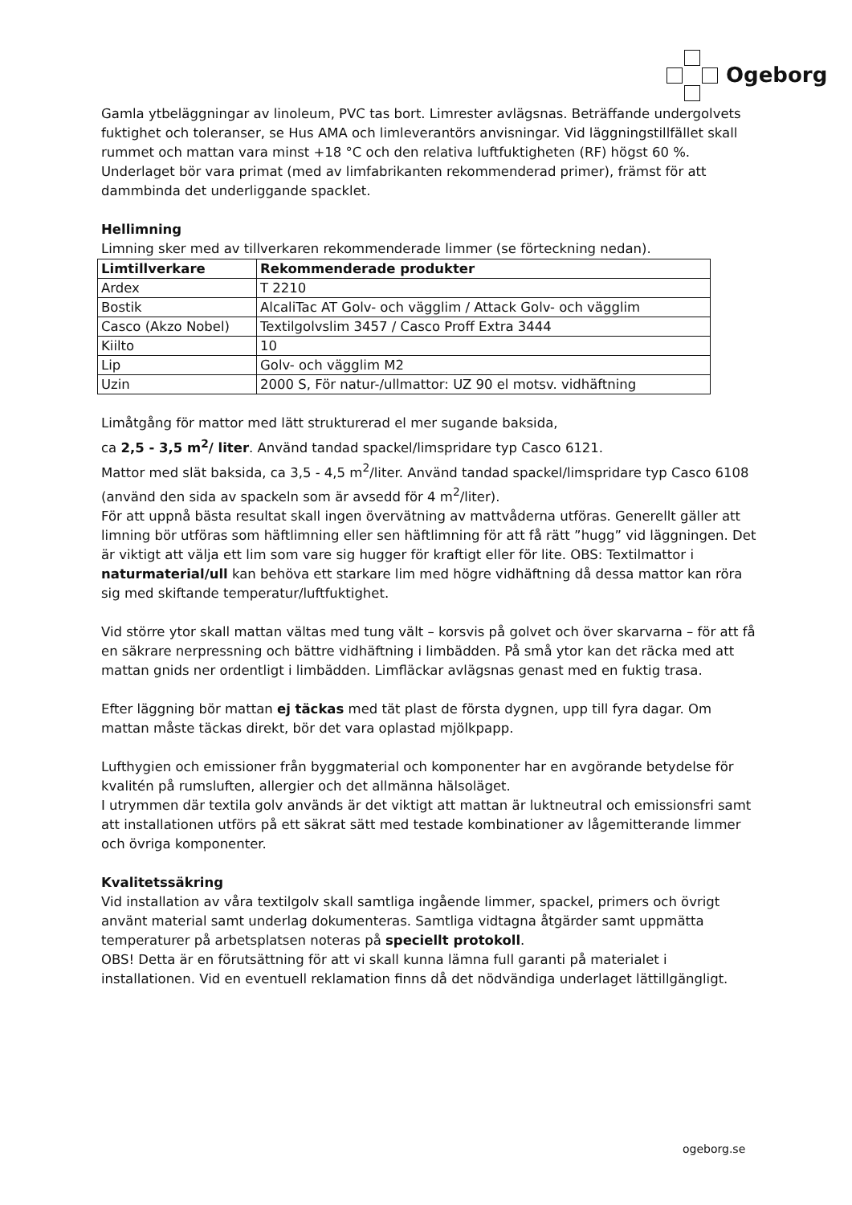Ogeborg
Gamla ytbeläggningar av linoleum, PVC tas bort. Limrester avlägsnas. Beträffande undergolvets fuktighet och toleranser, se Hus AMA och limleverantörs anvisningar. Vid läggningstillfället skall rummet och mattan vara minst +18 °C och den relativa luftfuktigheten (RF) högst 60 %.
Underlaget bör vara primat (med av limfabrikanten rekommenderad primer), främst för att dammbinda det underliggande spacklet.
Hellimning
Limning sker med av tillverkaren rekommenderade limmer (se förteckning nedan).
| Limtillverkare | Rekommenderade produkter |
| --- | --- |
| Ardex | T 2210 |
| Bostik | AlcaliTac AT Golv- och vägglim / Attack Golv- och vägglim |
| Casco (Akzo Nobel) | Textilgolvslim 3457 / Casco Proff Extra 3444 |
| Kiilto | 10 |
| Lip | Golv- och vägglim M2 |
| Uzin | 2000 S, För natur-/ullmattor: UZ 90 el motsv. vidhäftning |
Limåtgång för mattor med lätt strukturerad el mer sugande baksida,
ca 2,5 - 3,5 m<sup>2</sup>/ liter. Använd tandad spackel/limspridare typ Casco 6121.
Mattor med slät baksida, ca 3,5 - 4,5 m<sup>2</sup>/liter. Använd tandad spackel/limspridare typ Casco 6108 (använd den sida av spackeln som är avsedd för 4 m<sup>2</sup>/liter).
För att uppnå bästa resultat skall ingen övervätning av mattvåderna utföras. Generellt gäller att limning bör utföras som häftlimning eller sen häftlimning för att få rätt ”hugg” vid läggningen. Det är viktigt att välja ett lim som vare sig hugger för kraftigt eller för lite. OBS: Textilmattor i naturmaterial/ull kan behöva ett starkare lim med högre vidhäftning då dessa mattor kan röra sig med skiftande temperatur/luftfuktighet.
Vid större ytor skall mattan vältas med tung vält – korsvis på golvet och över skarvarna – för att få en säkrare nerpressning och bättre vidhäftning i limbädden. På små ytor kan det räcka med att mattan gnids ner ordentligt i limbädden. Limfläckar avlägsnas genast med en fuktig trasa.
Efter läggning bör mattan ej täckas med tät plast de första dygnen, upp till fyra dagar. Om mattan måste täckas direkt, bör det vara oplastad mjölkpapp.
Lufthygien och emissioner från byggmaterial och komponenter har en avgörande betydelse för kvalitén på rumsluften, allergier och det allmänna hälsoläget.
I utrymmen där textila golv används är det viktigt att mattan är luktneutral och emissionsfri samt att installationen utförs på ett säkrat sätt med testade kombinationer av lågemitterande limmer och övriga komponenter.
Kvalitetssäkring
Vid installation av våra textilgolv skall samtliga ingående limmer, spackel, primers och övrigt använt material samt underlag dokumenteras. Samtliga vidtagna åtgärder samt uppmätta temperaturer på arbetsplatsen noteras på speciellt protokoll.
OBS! Detta är en förutsättning för att vi skall kunna lämna full garanti på materialet i installationen. Vid en eventuell reklamation finns då det nödvändiga underlaget lättillgängligt.
ogeborg.se